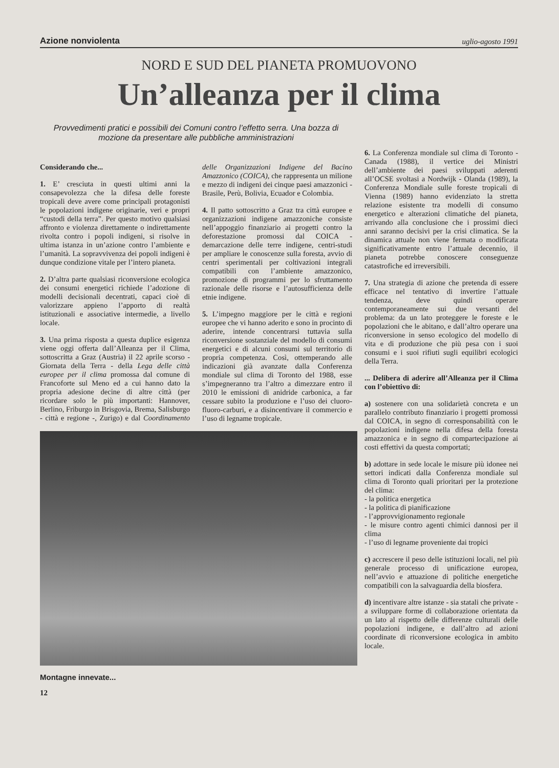Azione nonviolenta uglio-agosto 1991
NORD E SUD DEL PIANETA PROMUOVONO
Un’alleanza per il clima
Provvedimenti pratici e possibili dei Comuni contro l’effetto serra. Una bozza di mozione da presentare alle pubbliche amministrazioni
Considerando che...
1. E’ cresciuta in questi ultimi anni la consapevolezza che la difesa delle foreste tropicali deve avere come principali protagonisti le popolazioni indigene originarie, veri e propri “custodi della terra”. Per questo motivo qualsiasi affronto e violenza direttamente o indirettamente rivolta contro i popoli indigeni, si risolve in ultima istanza in un’azione contro l’ambiente e l’umanità. La sopravvivenza dei popoli indigeni è dunque condizione vitale per l’intero pianeta.
2. D’altra parte qualsiasi riconversione ecologica dei consumi energetici richiede l’adozione di modelli decisionali decentrati, capaci cioè di valorizzare appieno l’apporto di realtà istituzionali e associative intermedie, a livello locale.
3. Una prima risposta a questa duplice esigenza viene oggi offerta dall’Alleanza per il Clima, sottoscritta a Graz (Austria) il 22 aprile scorso - Giornata della Terra - della Lega delle città europee per il clima promossa dal comune di Francoforte sul Meno ed a cui hanno dato la propria adesione decine di altre città (per ricordare solo le più importanti: Hannover, Berlino, Friburgo in Brisgovia, Brema, Salisburgo - città e regione -, Zurigo) e dal Coordinamento delle Organizzazioni Indigene del Bacino Amazzonico (COICA), che rappresenta un milione e mezzo di indigeni dei cinque paesi amazzonici - Brasile, Perù, Bolivia, Ecuador e Colombia.
4. Il patto sottoscritto a Graz tra città europee e organizzazioni indigene amazzoniche consiste nell’appoggio finanziario ai progetti contro la deforestazione promossi dal COICA - demarcazione delle terre indigene, centri-studi per ampliare le conoscenze sulla foresta, avvio di centri sperimentali per coltivazioni integrali compatibili con l’ambiente amazzonico, promozione di programmi per lo sfruttamento razionale delle risorse e l’autosufficienza delle etnie indigene.
5. L’impegno maggiore per le città e regioni europee che vi hanno aderito e sono in procinto di aderire, intende concentrarsi tuttavia sulla riconversione sostanziale del modello di consumi energetici e di alcuni consumi sul territorio di propria competenza. Così, ottemperando alle indicazioni già avanzate dalla Conferenza mondiale sul clima di Toronto del 1988, esse s’impegneranno tra l’altro a dimezzare entro il 2010 le emissioni di anidride carbonica, a far cessare subito la produzione e l’uso dei cluoro-fluoro-carburi, e a disincentivare il commercio e l’uso di legname tropicale.
Montagne innevate...
12
6. La Conferenza mondiale sul clima di Toronto - Canada (1988), il vertice dei Ministri dell’ambiente dei paesi sviluppati aderenti all’OCSE svoltasi a Nordwijk - Olanda (1989), la Conferenza Mondiale sulle foreste tropicali di Vienna (1989) hanno evidenziato la stretta relazione esistente tra modelli di consumo energetico e alterazioni climatiche del pianeta, arrivando alla conclusione che i prossimi dieci anni saranno decisivi per la crisi climatica. Se la dinamica attuale non viene fermata o modificata significativamente entro l’attuale decennio, il pianeta potrebbe conoscere conseguenze catastrofiche ed irreversibili.
7. Una strategia di azione che pretenda di essere efficace nel tentativo di invertire l’attuale tendenza, deve quindi operare contemporaneamente sui due versanti del problema: da un lato proteggere le foreste e le popolazioni che le abitano, e dall’altro operare una riconversione in senso ecologico del modello di vita e di produzione che più pesa con i suoi consumi e i suoi rifiuti sugli equilibri ecologici della Terra.
... Delibera di aderire all’Alleanza per il Clima con l’obiettivo di:
a) sostenere con una solidarietà concreta e un parallelo contributo finanziario i progetti promossi dal COICA, in segno di corresponsabilità con le popolazioni indigene nella difesa della foresta amazzonica e in segno di compartecipazione ai costi effettivi da questa comportati;
b) adottare in sede locale le misure più idonee nei settori indicati dalla Conferenza mondiale sul clima di Toronto quali prioritari per la protezione del clima:
- la politica energetica
- la politica di pianificazione
- l’approvvigionamento regionale
- le misure contro agenti chimici dannosi per il clima
- l’uso di legname proveniente dai tropici
c) accrescere il peso delle istituzioni locali, nel più generale processo di unificazione europea, nell’avvio e attuazione di politiche energetiche compatibili con la salvaguardia della biosfera.
d) incentivare altre istanze - sia statali che private - a sviluppare forme di collaborazione orientata da un lato al rispetto delle differenze culturali delle popolazioni indigene, e dall’altro ad azioni coordinate di riconversione ecologica in ambito locale.